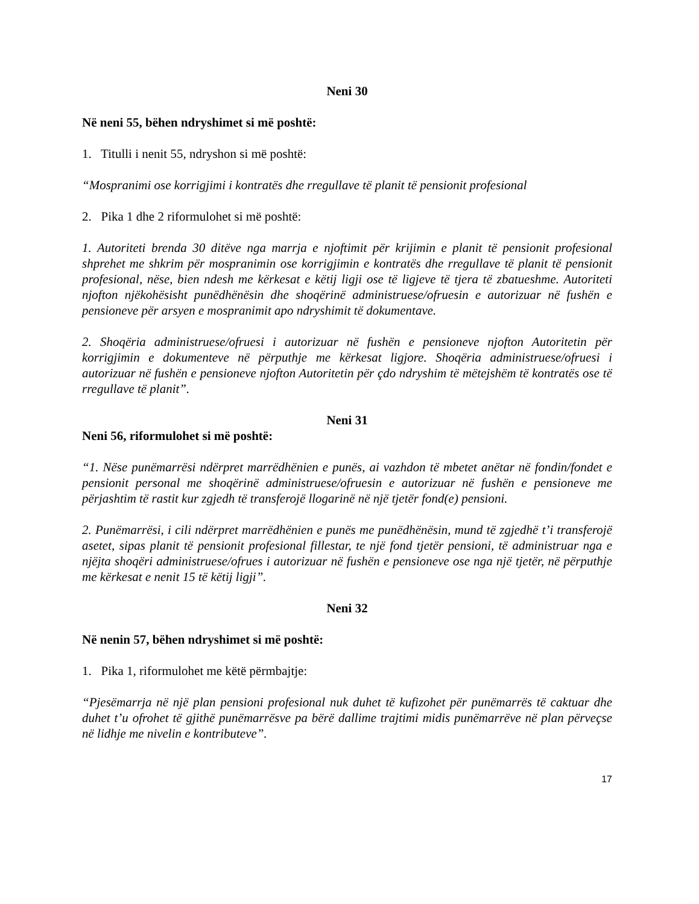Neni 30
Në neni 55, bëhen ndryshimet si më poshtë:
1. Titulli i nenit 55, ndryshon si më poshtë:
“Mospranimi ose korrigjimi i kontratës dhe rregullave të planit të pensionit profesional
2. Pika 1 dhe 2 riformulohet si më poshtë:
1. Autoriteti brenda 30 ditëve nga marrja e njoftimit për krijimin e planit të pensionit profesional shprehet me shkrim për mospranimin ose korrigjimin e kontratës dhe rregullave të planit të pensionit profesional, nëse, bien ndesh me kërkesat e këtij ligji ose të ligjeve të tjera të zbatueshme. Autoriteti njofton njëkohësisht punëdhënësin dhe shoqërinë administruese/ofruesin e autorizuar në fushën e pensioneve për arsyen e mospranimit apo ndryshimit të dokumentave.
2. Shoqëria administruese/ofruesi i autorizuar në fushën e pensioneve njofton Autoritetin për korrigjimin e dokumenteve në përputhje me kërkesat ligjore. Shoqëria administruese/ofruesi i autorizuar në fushën e pensioneve njofton Autoritetin për çdo ndryshim të mëtejshëm të kontratës ose të rregullave të planit”.
Neni 31
Neni 56, riformulohet si më poshtë:
“1. Nëse punëmarrësi ndërpret marrëdhënien e punës, ai vazhdon të mbetet anëtar në fondin/fondet e pensionit personal me shoqërinë administruese/ofruesin e autorizuar në fushën e pensioneve me përjashtim të rastit kur zgjedh të transferojë llogarinë në një tjetër fond(e) pensioni.
2. Punëmarrësi, i cili ndërpret marrëdhënien e punës me punëdhënësin, mund të zgjedhë t’i transferojë asetet, sipas planit të pensionit profesional fillestar, te një fond tjetër pensioni, të administruar nga e njëjta shoqëri administruese/ofrues i autorizuar në fushën e pensioneve ose nga një tjetër, në përputhje me kërkesat e nenit 15 të këtij ligji”.
Neni 32
Në nenin 57, bëhen ndryshimet si më poshtë:
1. Pika 1, riformulohet me këtë përmbajtje:
“Pjesëmarrja në një plan pensioni profesional nuk duhet të kufizohet për punëmarrës të caktuar dhe duhet t’u ofrohet të gjithë punëmarrësve pa bërë dallime trajtimi midis punëmarrëve në plan përveçse në lidhje me nivelin e kontributeve”.
17